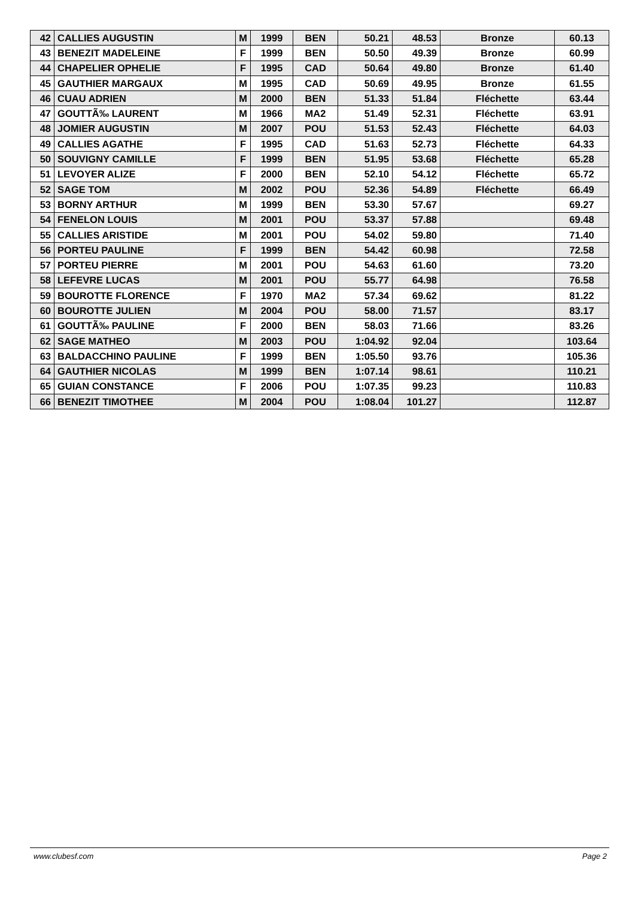| 42 | CALLIES AUGUSTIN | M | 1999 | BEN | 50.21 | 48.53 | Bronze | 60.13 |
| 43 | BENEZIT MADELEINE | F | 1999 | BEN | 50.50 | 49.39 | Bronze | 60.99 |
| 44 | CHAPELIER OPHELIE | F | 1995 | CAD | 50.64 | 49.80 | Bronze | 61.40 |
| 45 | GAUTHIER MARGAUX | M | 1995 | CAD | 50.69 | 49.95 | Bronze | 61.55 |
| 46 | CUAU ADRIEN | M | 2000 | BEN | 51.33 | 51.84 | Fléchette | 63.44 |
| 47 | GOUTTÃ‰ LAURENT | M | 1966 | MA2 | 51.49 | 52.31 | Fléchette | 63.91 |
| 48 | JOMIER AUGUSTIN | M | 2007 | POU | 51.53 | 52.43 | Fléchette | 64.03 |
| 49 | CALLIES AGATHE | F | 1995 | CAD | 51.63 | 52.73 | Fléchette | 64.33 |
| 50 | SOUVIGNY CAMILLE | F | 1999 | BEN | 51.95 | 53.68 | Fléchette | 65.28 |
| 51 | LEVOYER ALIZE | F | 2000 | BEN | 52.10 | 54.12 | Fléchette | 65.72 |
| 52 | SAGE TOM | M | 2002 | POU | 52.36 | 54.89 | Fléchette | 66.49 |
| 53 | BORNY ARTHUR | M | 1999 | BEN | 53.30 | 57.67 | | 69.27 |
| 54 | FENELON LOUIS | M | 2001 | POU | 53.37 | 57.88 | | 69.48 |
| 55 | CALLIES ARISTIDE | M | 2001 | POU | 54.02 | 59.80 | | 71.40 |
| 56 | PORTEU PAULINE | F | 1999 | BEN | 54.42 | 60.98 | | 72.58 |
| 57 | PORTEU PIERRE | M | 2001 | POU | 54.63 | 61.60 | | 73.20 |
| 58 | LEFEVRE LUCAS | M | 2001 | POU | 55.77 | 64.98 | | 76.58 |
| 59 | BOUROTTE FLORENCE | F | 1970 | MA2 | 57.34 | 69.62 | | 81.22 |
| 60 | BOUROTTE JULIEN | M | 2004 | POU | 58.00 | 71.57 | | 83.17 |
| 61 | GOUTTÃ‰ PAULINE | F | 2000 | BEN | 58.03 | 71.66 | | 83.26 |
| 62 | SAGE MATHEO | M | 2003 | POU | 1:04.92 | 92.04 | | 103.64 |
| 63 | BALDACCHINO PAULINE | F | 1999 | BEN | 1:05.50 | 93.76 | | 105.36 |
| 64 | GAUTHIER NICOLAS | M | 1999 | BEN | 1:07.14 | 98.61 | | 110.21 |
| 65 | GUIAN CONSTANCE | F | 2006 | POU | 1:07.35 | 99.23 | | 110.83 |
| 66 | BENEZIT TIMOTHEE | M | 2004 | POU | 1:08.04 | 101.27 | | 112.87 |
www.clubesf.com Page 2